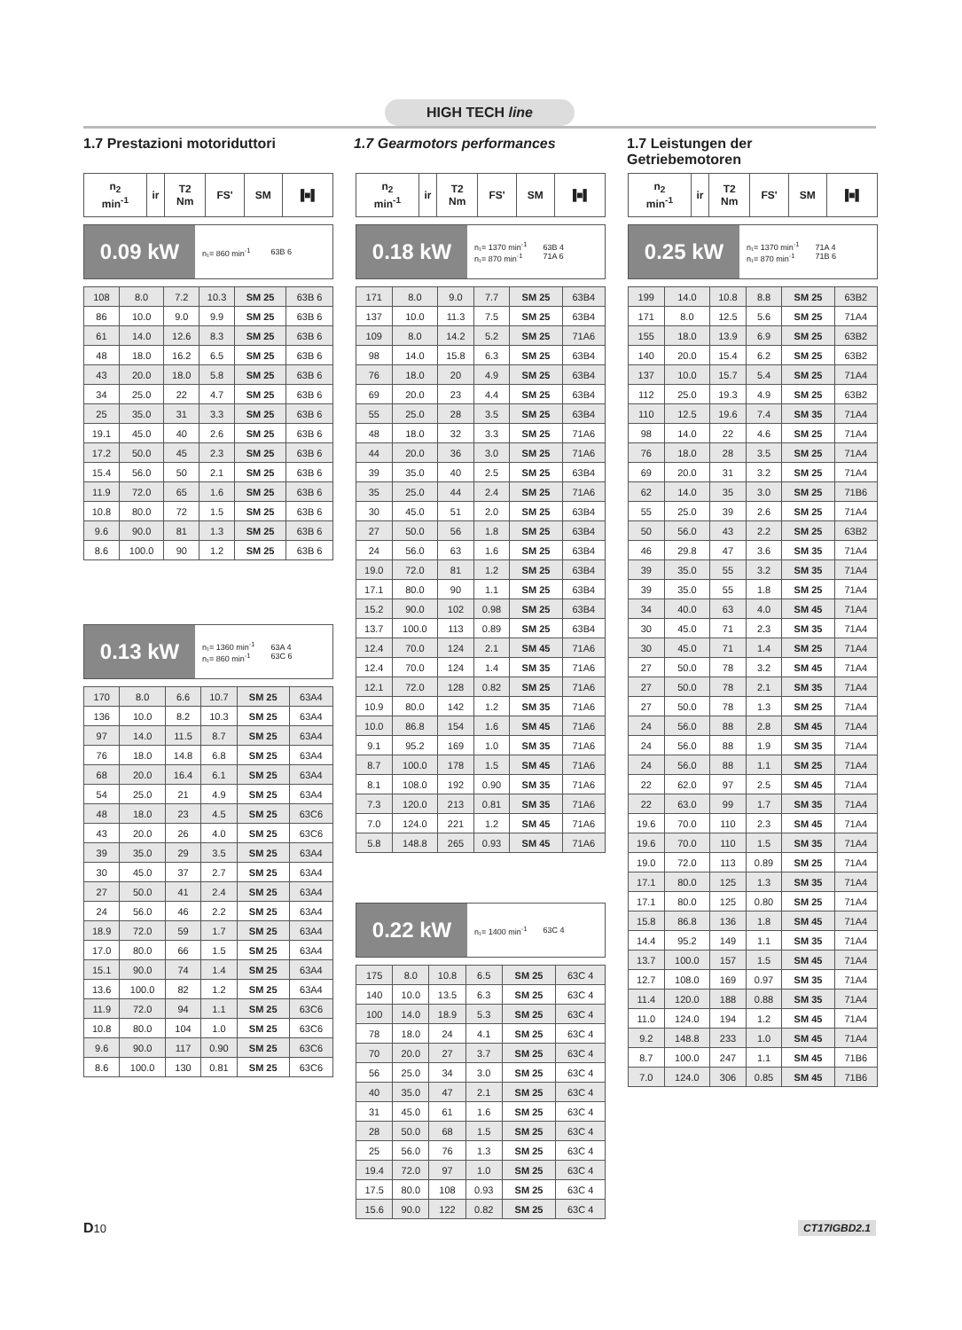HIGH TECH line
1.7 Prestazioni motoriduttori 1.7 Gearmotors performances 1.7 Leistungen der
Getriebemotoren
| n<sub>2</sub> min<sup>-1</sup> | ir | T2 Nm | FS' | SM | ▐■▌ |
| --- | --- | --- | --- | --- | --- |
0.09 kW n₁= 860 min<sup>-1</sup> 63B 6
| 108 | 8.0 | 7.2 | 10.3 | SM 25 | 63B 6 |
| 86 | 10.0 | 9.0 | 9.9 | SM 25 | 63B 6 |
| 61 | 14.0 | 12.6 | 8.3 | SM 25 | 63B 6 |
| 48 | 18.0 | 16.2 | 6.5 | SM 25 | 63B 6 |
| 43 | 20.0 | 18.0 | 5.8 | SM 25 | 63B 6 |
| 34 | 25.0 | 22 | 4.7 | SM 25 | 63B 6 |
| 25 | 35.0 | 31 | 3.3 | SM 25 | 63B 6 |
| 19.1 | 45.0 | 40 | 2.6 | SM 25 | 63B 6 |
| 17.2 | 50.0 | 45 | 2.3 | SM 25 | 63B 6 |
| 15.4 | 56.0 | 50 | 2.1 | SM 25 | 63B 6 |
| 11.9 | 72.0 | 65 | 1.6 | SM 25 | 63B 6 |
| 10.8 | 80.0 | 72 | 1.5 | SM 25 | 63B 6 |
| 9.6 | 90.0 | 81 | 1.3 | SM 25 | 63B 6 |
| 8.6 | 100.0 | 90 | 1.2 | SM 25 | 63B 6 |
0.13 kW n₁= 1360 min<sup>-1</sup>
n₁= 860 min<sup>-1</sup> 63A 4
63C 6
| 170 | 8.0 | 6.6 | 10.7 | SM 25 | 63A4 |
| 136 | 10.0 | 8.2 | 10.3 | SM 25 | 63A4 |
| 97 | 14.0 | 11.5 | 8.7 | SM 25 | 63A4 |
| 76 | 18.0 | 14.8 | 6.8 | SM 25 | 63A4 |
| 68 | 20.0 | 16.4 | 6.1 | SM 25 | 63A4 |
| 54 | 25.0 | 21 | 4.9 | SM 25 | 63A4 |
| 48 | 18.0 | 23 | 4.5 | SM 25 | 63C6 |
| 43 | 20.0 | 26 | 4.0 | SM 25 | 63C6 |
| 39 | 35.0 | 29 | 3.5 | SM 25 | 63A4 |
| 30 | 45.0 | 37 | 2.7 | SM 25 | 63A4 |
| 27 | 50.0 | 41 | 2.4 | SM 25 | 63A4 |
| 24 | 56.0 | 46 | 2.2 | SM 25 | 63A4 |
| 18.9 | 72.0 | 59 | 1.7 | SM 25 | 63A4 |
| 17.0 | 80.0 | 66 | 1.5 | SM 25 | 63A4 |
| 15.1 | 90.0 | 74 | 1.4 | SM 25 | 63A4 |
| 13.6 | 100.0 | 82 | 1.2 | SM 25 | 63A4 |
| 11.9 | 72.0 | 94 | 1.1 | SM 25 | 63C6 |
| 10.8 | 80.0 | 104 | 1.0 | SM 25 | 63C6 |
| 9.6 | 90.0 | 117 | 0.90 | SM 25 | 63C6 |
| 8.6 | 100.0 | 130 | 0.81 | SM 25 | 63C6 |
| n<sub>2</sub> min<sup>-1</sup> | ir | T2 Nm | FS' | SM | ▐■▌ |
| --- | --- | --- | --- | --- | --- |
0.18 kW n₁= 1370 min<sup>-1</sup>
n₁= 870 min<sup>-1</sup> 63B 4
71A 6
| 171 | 8.0 | 9.0 | 7.7 | SM 25 | 63B4 |
| 137 | 10.0 | 11.3 | 7.5 | SM 25 | 63B4 |
| 109 | 8.0 | 14.2 | 5.2 | SM 25 | 71A6 |
| 98 | 14.0 | 15.8 | 6.3 | SM 25 | 63B4 |
| 76 | 18.0 | 20 | 4.9 | SM 25 | 63B4 |
| 69 | 20.0 | 23 | 4.4 | SM 25 | 63B4 |
| 55 | 25.0 | 28 | 3.5 | SM 25 | 63B4 |
| 48 | 18.0 | 32 | 3.3 | SM 25 | 71A6 |
| 44 | 20.0 | 36 | 3.0 | SM 25 | 71A6 |
| 39 | 35.0 | 40 | 2.5 | SM 25 | 63B4 |
| 35 | 25.0 | 44 | 2.4 | SM 25 | 71A6 |
| 30 | 45.0 | 51 | 2.0 | SM 25 | 63B4 |
| 27 | 50.0 | 56 | 1.8 | SM 25 | 63B4 |
| 24 | 56.0 | 63 | 1.6 | SM 25 | 63B4 |
| 19.0 | 72.0 | 81 | 1.2 | SM 25 | 63B4 |
| 17.1 | 80.0 | 90 | 1.1 | SM 25 | 63B4 |
| 15.2 | 90.0 | 102 | 0.98 | SM 25 | 63B4 |
| 13.7 | 100.0 | 113 | 0.89 | SM 25 | 63B4 |
| 12.4 | 70.0 | 124 | 2.1 | SM 45 | 71A6 |
| 12.4 | 70.0 | 124 | 1.4 | SM 35 | 71A6 |
| 12.1 | 72.0 | 128 | 0.82 | SM 25 | 71A6 |
| 10.9 | 80.0 | 142 | 1.2 | SM 35 | 71A6 |
| 10.0 | 86.8 | 154 | 1.6 | SM 45 | 71A6 |
| 9.1 | 95.2 | 169 | 1.0 | SM 35 | 71A6 |
| 8.7 | 100.0 | 178 | 1.5 | SM 45 | 71A6 |
| 8.1 | 108.0 | 192 | 0.90 | SM 35 | 71A6 |
| 7.3 | 120.0 | 213 | 0.81 | SM 35 | 71A6 |
| 7.0 | 124.0 | 221 | 1.2 | SM 45 | 71A6 |
| 5.8 | 148.8 | 265 | 0.93 | SM 45 | 71A6 |
0.22 kW n₁= 1400 min<sup>-1</sup> 63C 4
| 175 | 8.0 | 10.8 | 6.5 | SM 25 | 63C 4 |
| 140 | 10.0 | 13.5 | 6.3 | SM 25 | 63C 4 |
| 100 | 14.0 | 18.9 | 5.3 | SM 25 | 63C 4 |
| 78 | 18.0 | 24 | 4.1 | SM 25 | 63C 4 |
| 70 | 20.0 | 27 | 3.7 | SM 25 | 63C 4 |
| 56 | 25.0 | 34 | 3.0 | SM 25 | 63C 4 |
| 40 | 35.0 | 47 | 2.1 | SM 25 | 63C 4 |
| 31 | 45.0 | 61 | 1.6 | SM 25 | 63C 4 |
| 28 | 50.0 | 68 | 1.5 | SM 25 | 63C 4 |
| 25 | 56.0 | 76 | 1.3 | SM 25 | 63C 4 |
| 19.4 | 72.0 | 97 | 1.0 | SM 25 | 63C 4 |
| 17.5 | 80.0 | 108 | 0.93 | SM 25 | 63C 4 |
| 15.6 | 90.0 | 122 | 0.82 | SM 25 | 63C 4 |
| n<sub>2</sub> min<sup>-1</sup> | ir | T2 Nm | FS' | SM | ▐■▌ |
| --- | --- | --- | --- | --- | --- |
0.25 kW n₁= 1370 min<sup>-1</sup>
n₁= 870 min<sup>-1</sup> 71A 4
71B 6
| 199 | 14.0 | 10.8 | 8.8 | SM 25 | 63B2 |
| 171 | 8.0 | 12.5 | 5.6 | SM 25 | 71A4 |
| 155 | 18.0 | 13.9 | 6.9 | SM 25 | 63B2 |
| 140 | 20.0 | 15.4 | 6.2 | SM 25 | 63B2 |
| 137 | 10.0 | 15.7 | 5.4 | SM 25 | 71A4 |
| 112 | 25.0 | 19.3 | 4.9 | SM 25 | 63B2 |
| 110 | 12.5 | 19.6 | 7.4 | SM 35 | 71A4 |
| 98 | 14.0 | 22 | 4.6 | SM 25 | 71A4 |
| 76 | 18.0 | 28 | 3.5 | SM 25 | 71A4 |
| 69 | 20.0 | 31 | 3.2 | SM 25 | 71A4 |
| 62 | 14.0 | 35 | 3.0 | SM 25 | 71B6 |
| 55 | 25.0 | 39 | 2.6 | SM 25 | 71A4 |
| 50 | 56.0 | 43 | 2.2 | SM 25 | 63B2 |
| 46 | 29.8 | 47 | 3.6 | SM 35 | 71A4 |
| 39 | 35.0 | 55 | 3.2 | SM 35 | 71A4 |
| 39 | 35.0 | 55 | 1.8 | SM 25 | 71A4 |
| 34 | 40.0 | 63 | 4.0 | SM 45 | 71A4 |
| 30 | 45.0 | 71 | 2.3 | SM 35 | 71A4 |
| 30 | 45.0 | 71 | 1.4 | SM 25 | 71A4 |
| 27 | 50.0 | 78 | 3.2 | SM 45 | 71A4 |
| 27 | 50.0 | 78 | 2.1 | SM 35 | 71A4 |
| 27 | 50.0 | 78 | 1.3 | SM 25 | 71A4 |
| 24 | 56.0 | 88 | 2.8 | SM 45 | 71A4 |
| 24 | 56.0 | 88 | 1.9 | SM 35 | 71A4 |
| 24 | 56.0 | 88 | 1.1 | SM 25 | 71A4 |
| 22 | 62.0 | 97 | 2.5 | SM 45 | 71A4 |
| 22 | 63.0 | 99 | 1.7 | SM 35 | 71A4 |
| 19.6 | 70.0 | 110 | 2.3 | SM 45 | 71A4 |
| 19.6 | 70.0 | 110 | 1.5 | SM 35 | 71A4 |
| 19.0 | 72.0 | 113 | 0.89 | SM 25 | 71A4 |
| 17.1 | 80.0 | 125 | 1.3 | SM 35 | 71A4 |
| 17.1 | 80.0 | 125 | 0.80 | SM 25 | 71A4 |
| 15.8 | 86.8 | 136 | 1.8 | SM 45 | 71A4 |
| 14.4 | 95.2 | 149 | 1.1 | SM 35 | 71A4 |
| 13.7 | 100.0 | 157 | 1.5 | SM 45 | 71A4 |
| 12.7 | 108.0 | 169 | 0.97 | SM 35 | 71A4 |
| 11.4 | 120.0 | 188 | 0.88 | SM 35 | 71A4 |
| 11.0 | 124.0 | 194 | 1.2 | SM 45 | 71A4 |
| 9.2 | 148.8 | 233 | 1.0 | SM 45 | 71A4 |
| 8.7 | 100.0 | 247 | 1.1 | SM 45 | 71B6 |
| 7.0 | 124.0 | 306 | 0.85 | SM 45 | 71B6 |
D10 CT17IGBD2.1